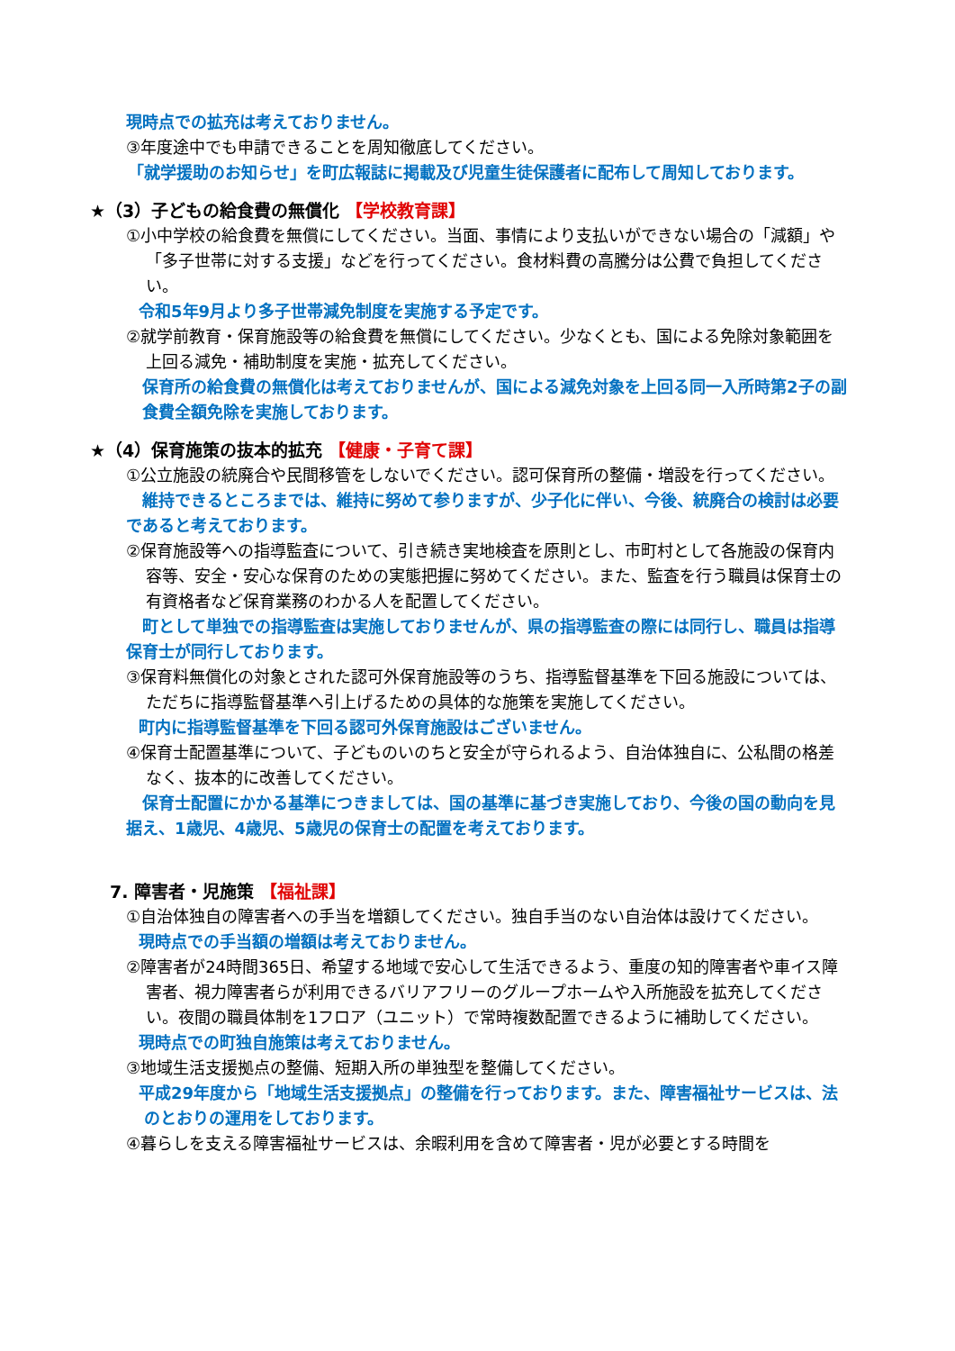現時点での拡充は考えておりません。
③年度途中でも申請できることを周知徹底してください。
「就学援助のお知らせ」を町広報誌に掲載及び児童生徒保護者に配布して周知しております。
★（3）子どもの給食費の無償化 【学校教育課】
①小中学校の給食費を無償にしてください。当面、事情により支払いができない場合の「減額」や「多子世帯に対する支援」などを行ってください。食材料費の高騰分は公費で負担してください。
令和5年9月より多子世帯減免制度を実施する予定です。
②就学前教育・保育施設等の給食費を無償にしてください。少なくとも、国による免除対象範囲を上回る減免・補助制度を実施・拡充してください。
保育所の給食費の無償化は考えておりませんが、国による減免対象を上回る同一入所時第2子の副食費全額免除を実施しております。
★（4）保育施策の抜本的拡充 【健康・子育て課】
①公立施設の統廃合や民間移管をしないでください。認可保育所の整備・増設を行ってください。
　維持できるところまでは、維持に努めて参りますが、少子化に伴い、今後、統廃合の検討は必要であると考えております。
②保育施設等への指導監査について、引き続き実地検査を原則とし、市町村として各施設の保育内容等、安全・安心な保育のための実態把握に努めてください。また、監査を行う職員は保育士の有資格者など保育業務のわかる人を配置してください。
　町として単独での指導監査は実施しておりませんが、県の指導監査の際には同行し、職員は指導保育士が同行しております。
③保育料無償化の対象とされた認可外保育施設等のうち、指導監督基準を下回る施設については、ただちに指導監督基準へ引上げるための具体的な施策を実施してください。
町内に指導監督基準を下回る認可外保育施設はございません。
④保育士配置基準について、子どものいのちと安全が守られるよう、自治体独自に、公私間の格差なく、抜本的に改善してください。
　保育士配置にかかる基準につきましては、国の基準に基づき実施しており、今後の国の動向を見据え、1歳児、4歳児、5歳児の保育士の配置を考えております。
7. 障害者・児施策 【福祉課】
①自治体独自の障害者への手当を増額してください。独自手当のない自治体は設けてください。
現時点での手当額の増額は考えておりません。
②障害者が24時間365日、希望する地域で安心して生活できるよう、重度の知的障害者や車イス障害者、視力障害者らが利用できるバリアフリーのグループホームや入所施設を拡充してください。夜間の職員体制を1フロア（ユニット）で常時複数配置できるように補助してください。
現時点での町独自施策は考えておりません。
③地域生活支援拠点の整備、短期入所の単独型を整備してください。
平成29年度から「地域生活支援拠点」の整備を行っております。また、障害福祉サービスは、法のとおりの運用をしております。
④暮らしを支える障害福祉サービスは、余暇利用を含めて障害者・児が必要とする時間を